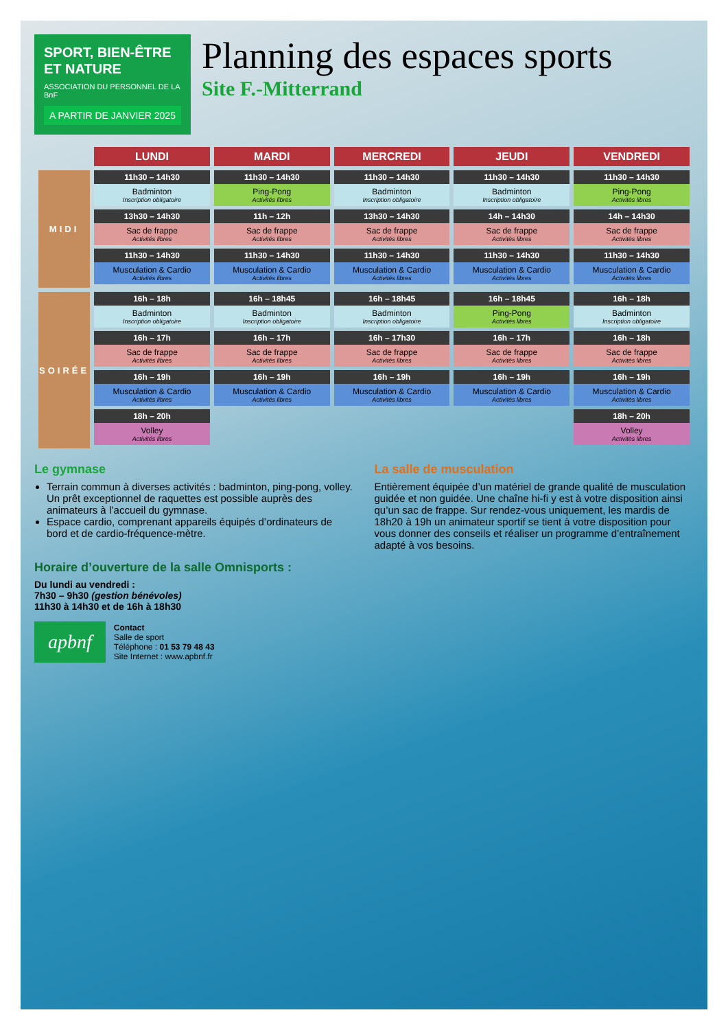SPORT, BIEN-ÊTRE ET NATURE
ASSOCIATION DU PERSONNEL DE LA BnF
A PARTIR DE JANVIER 2025
Planning des espaces sports
Site F.-Mitterrand
| | LUNDI | MARDI | MERCREDI | JEUDI | VENDREDI |
| --- | --- | --- | --- | --- | --- |
| MIDI | 11h30 – 14h30 Badminton Inscription obligatoire 13h30 – 14h30 Sac de frappe Activités libres 11h30 – 14h30 Musculation & Cardio Activités libres | 11h30 – 14h30 Ping-Pong Activités libres 11h – 12h Sac de frappe Activités libres 11h30 – 14h30 Musculation & Cardio Activités libres | 11h30 – 14h30 Badminton Inscription obligatoire 13h30 – 14h30 Sac de frappe Activités libres 11h30 – 14h30 Musculation & Cardio Activités libres | 11h30 – 14h30 Badminton Inscription obligatoire 14h – 14h30 Sac de frappe Activités libres 11h30 – 14h30 Musculation & Cardio Activités libres | 11h30 – 14h30 Ping-Pong Activités libres 14h – 14h30 Sac de frappe Activités libres 11h30 – 14h30 Musculation & Cardio Activités libres |
| SOIRÉE | 16h – 18h Badminton Inscription obligatoire 16h – 17h Sac de frappe Activités libres 16h – 19h Musculation & Cardio Activités libres 18h – 20h Volley Activités libres | 16h – 18h45 Badminton Inscription obligatoire 16h – 17h Sac de frappe Activités libres 16h – 19h Musculation & Cardio Activités libres | 16h – 18h45 Badminton Inscription obligatoire 16h – 17h30 Sac de frappe Activités libres 16h – 19h Musculation & Cardio Activités libres | 16h – 18h45 Ping-Pong Activités libres 16h – 17h Sac de frappe Activités libres 16h – 19h Musculation & Cardio Activités libres | 16h – 18h Badminton Inscription obligatoire 16h – 18h Sac de frappe Activités libres 16h – 19h Musculation & Cardio Activités libres 18h – 20h Volley Activités libres |
Le gymnase
Terrain commun à diverses activités : badminton, ping-pong, volley. Un prêt exceptionnel de raquettes est possible auprès des animateurs à l’accueil du gymnase.
Espace cardio, comprenant appareils équipés d’ordinateurs de bord et de cardio-fréquence-mètre.
La salle de musculation
Entièrement équipée d’un matériel de grande qualité de musculation guidée et non guidée. Une chaîne hi-fi y est à votre disposition ainsi qu’un sac de frappe. Sur rendez-vous uniquement, les mardis de 18h20 à 19h un animateur sportif se tient à votre disposition pour vous donner des conseils et réaliser un programme d’entraînement adapté à vos besoins.
Horaire d’ouverture de la salle Omnisports :
Du lundi au vendredi :
7h30 – 9h30 (gestion bénévoles)
11h30 à 14h30 et de 16h à 18h30
apbnf
Contact
Salle de sport
Téléphone : 01 53 79 48 43
Site Internet : www.apbnf.fr